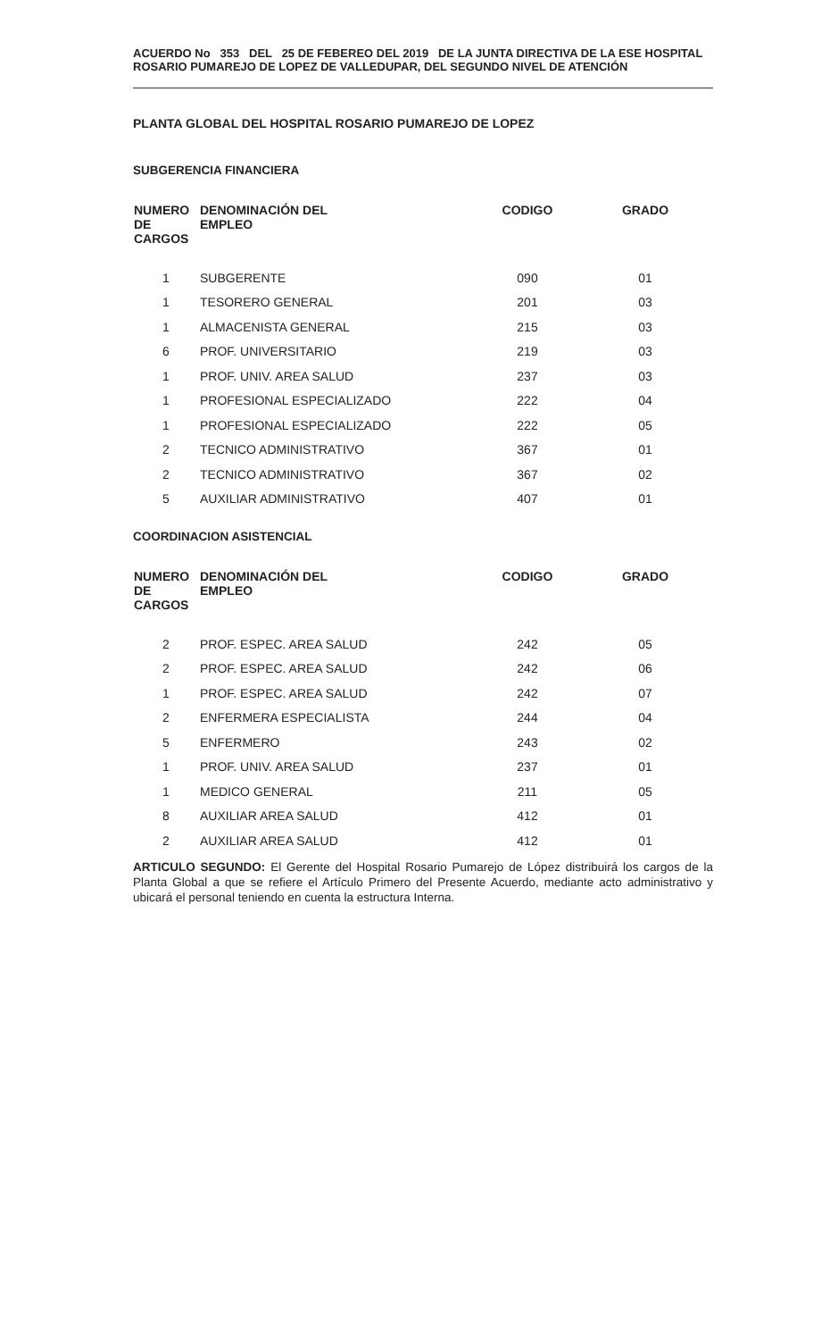ACUERDO No 353 DEL 25 DE FEBEREO DEL 2019 DE LA JUNTA DIRECTIVA DE LA ESE HOSPITAL ROSARIO PUMAREJO DE LOPEZ DE VALLEDUPAR, DEL SEGUNDO NIVEL DE ATENCIÓN
PLANTA GLOBAL DEL HOSPITAL ROSARIO PUMAREJO DE LOPEZ
SUBGERENCIA FINANCIERA
| NUMERO DE CARGOS | DENOMINACIÓN DEL EMPLEO | CODIGO | GRADO |
| --- | --- | --- | --- |
| 1 | SUBGERENTE | 090 | 01 |
| 1 | TESORERO GENERAL | 201 | 03 |
| 1 | ALMACENISTA GENERAL | 215 | 03 |
| 6 | PROF. UNIVERSITARIO | 219 | 03 |
| 1 | PROF. UNIV. AREA SALUD | 237 | 03 |
| 1 | PROFESIONAL ESPECIALIZADO | 222 | 04 |
| 1 | PROFESIONAL ESPECIALIZADO | 222 | 05 |
| 2 | TECNICO ADMINISTRATIVO | 367 | 01 |
| 2 | TECNICO ADMINISTRATIVO | 367 | 02 |
| 5 | AUXILIAR ADMINISTRATIVO | 407 | 01 |
COORDINACION ASISTENCIAL
| NUMERO DE CARGOS | DENOMINACIÓN DEL EMPLEO | CODIGO | GRADO |
| --- | --- | --- | --- |
| 2 | PROF. ESPEC. AREA SALUD | 242 | 05 |
| 2 | PROF. ESPEC. AREA SALUD | 242 | 06 |
| 1 | PROF. ESPEC. AREA SALUD | 242 | 07 |
| 2 | ENFERMERA ESPECIALISTA | 244 | 04 |
| 5 | ENFERMERO | 243 | 02 |
| 1 | PROF. UNIV. AREA SALUD | 237 | 01 |
| 1 | MEDICO GENERAL | 211 | 05 |
| 8 | AUXILIAR AREA SALUD | 412 | 01 |
| 2 | AUXILIAR AREA SALUD | 412 | 01 |
ARTICULO SEGUNDO: El Gerente del Hospital Rosario Pumarejo de López distribuirá los cargos de la Planta Global a que se refiere el Artículo Primero del Presente Acuerdo, mediante acto administrativo y ubicará el personal teniendo en cuenta la estructura Interna.